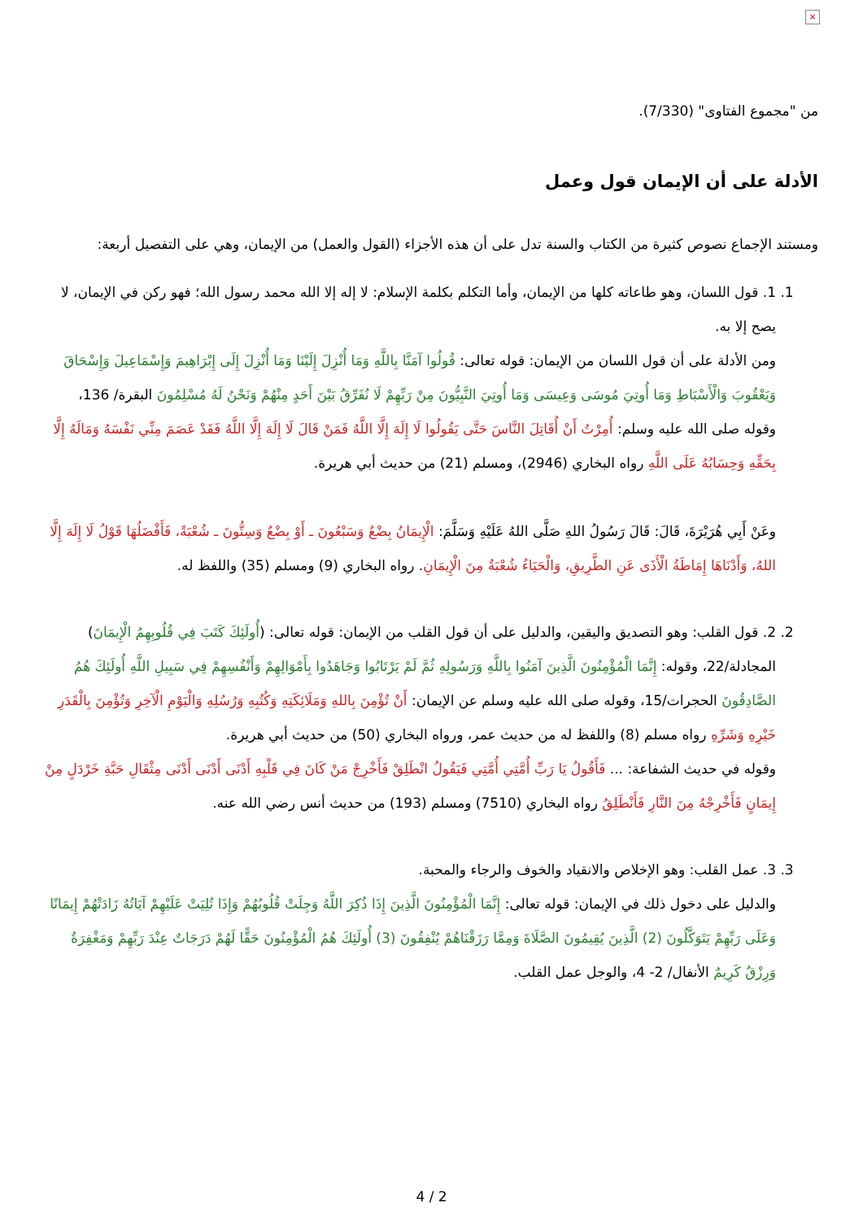×
من "مجموع الفتاوى" (7/330).
الأدلة على أن الإيمان قول وعمل
ومستند الإجماع نصوص كثيرة من الكتاب والسنة تدل على أن هذه الأجزاء (القول والعمل) من الإيمان، وهي على التفصيل أربعة:
1. 1. قول اللسان، وهو طاعاته كلها من الإيمان، وأما التكلم بكلمة الإسلام: لا إله إلا الله محمد رسول الله؛ فهو ركن في الإيمان، لا يصح إلا به.
ومن الأدلة على أن قول اللسان من الإيمان: قوله تعالى: قُولُوا آمَنَّا بِاللَّهِ وَمَا أُنْزِلَ إِلَيْنَا وَمَا أُنْزِلَ إِلَى إِبْرَاهِيمَ وَإِسْمَاعِيلَ وَإِسْحَاقَ وَيَعْقُوبَ وَالْأَسْبَاطِ وَمَا أُوتِيَ مُوسَى وَعِيسَى وَمَا أُوتِيَ النَّبِيُّونَ مِنْ رَبِّهِمْ لَا نُفَرِّقُ بَيْنَ أَحَدٍ مِنْهُمْ وَنَحْنُ لَهُ مُسْلِمُونَ البقرة/ 136، وقوله صلى الله عليه وسلم: أُمِرْتُ أَنْ أُقَاتِلَ النَّاسَ حَتَّى يَقُولُوا لَا إِلَهَ إِلَّا اللَّهُ فَمَنْ قَالَ لَا إِلَهَ إِلَّا اللَّهُ فَقَدْ عَصَمَ مِنِّي نَفْسَهُ وَمَالَهُ إِلَّا بِحَقِّهِ وَحِسَابُهُ عَلَى اللَّهِ رواه البخاري (2946)، ومسلم (21) من حديث أبي هريرة.
وعَنْ أَبِي هُرَيْرَةَ، قَالَ: قَالَ رَسُولُ اللهِ صَلَّى اللهُ عَلَيْهِ وَسَلَّمَ: الْإِيمَانُ بِضْعٌ وَسَبْعُونَ ـ أَوْ بِضْعٌ وَسِتُّونَ ـ شُعْبَةً، فَأَفْضَلُهَا قَوْلُ لَا إِلَهَ إِلَّا اللهُ، وَأَدْنَاهَا إِمَاطَةُ الْأَذَى عَنِ الطَّرِيقِ، وَالْحَيَاءُ شُعْبَةٌ مِنَ الْإِيمَانِ. رواه البخاري (9) ومسلم (35) واللفظ له.
2. 2. قول القلب: وهو التصديق واليقين، والدليل على أن قول القلب من الإيمان: قوله تعالى: (أُولَئِكَ كَتَبَ فِي قُلُوبِهِمُ الْإِيمَانَ) المجادلة/22، وقوله: إِنَّمَا الْمُؤْمِنُونَ الَّذِينَ آمَنُوا بِاللَّهِ وَرَسُولِهِ ثُمَّ لَمْ يَرْتَابُوا وَجَاهَدُوا بِأَمْوَالِهِمْ وَأَنْفُسِهِمْ فِي سَبِيلِ اللَّهِ أُولَئِكَ هُمُ الصَّادِقُونَ الحجرات/15، وقوله صلى الله عليه وسلم عن الإيمان: أَنْ تُؤْمِنَ بِاللهِ وَمَلَائِكَتِهِ وَكُتُبِهِ وَرُسُلِهِ وَالْيَوْمِ الْآخِرِ وَتُؤْمِنَ بِالْقَدَرِ خَيْرِهِ وَشَرِّهِ رواه مسلم (8) واللفظ له من حديث عمر، ورواه البخاري (50) من حديث أبي هريرة.
وقوله في حديث الشفاعة: ... فَأَقُولُ يَا رَبِّ أُمَّتِي أُمَّتِي فَيَقُولُ انْطَلِقْ فَأَخْرِجْ مَنْ كَانَ فِي قَلْبِهِ أَدْنَى أَدْنَى أَدْنَى مِثْقَالِ حَبَّةِ خَرْدَلٍ مِنْ إِيمَانٍ فَأَخْرِجْهُ مِنَ النَّارِ فَأَنْطَلِقُ رواه البخاري (7510) ومسلم (193) من حديث أنس رضي الله عنه.
3. 3. عمل القلب: وهو الإخلاص والانقياد والخوف والرجاء والمحبة.
والدليل على دخول ذلك في الإيمان: قوله تعالى: إِنَّمَا الْمُؤْمِنُونَ الَّذِينَ إِذَا ذُكِرَ اللَّهُ وَجِلَتْ قُلُوبُهُمْ وَإِذَا تُلِيَتْ عَلَيْهِمْ آيَاتُهُ زَادَتْهُمْ إِيمَانًا وَعَلَى رَبِّهِمْ يَتَوَكَّلُونَ (2) الَّذِينَ يُقِيمُونَ الصَّلَاةَ وَمِمَّا رَزَقْنَاهُمْ يُنْفِقُونَ (3) أُولَئِكَ هُمُ الْمُؤْمِنُونَ حَقًّا لَهُمْ دَرَجَاتٌ عِنْدَ رَبِّهِمْ وَمَغْفِرَةٌ وَرِزْقٌ كَرِيمٌ الأنفال/ 2- 4، والوجل عمل القلب.
4 / 2